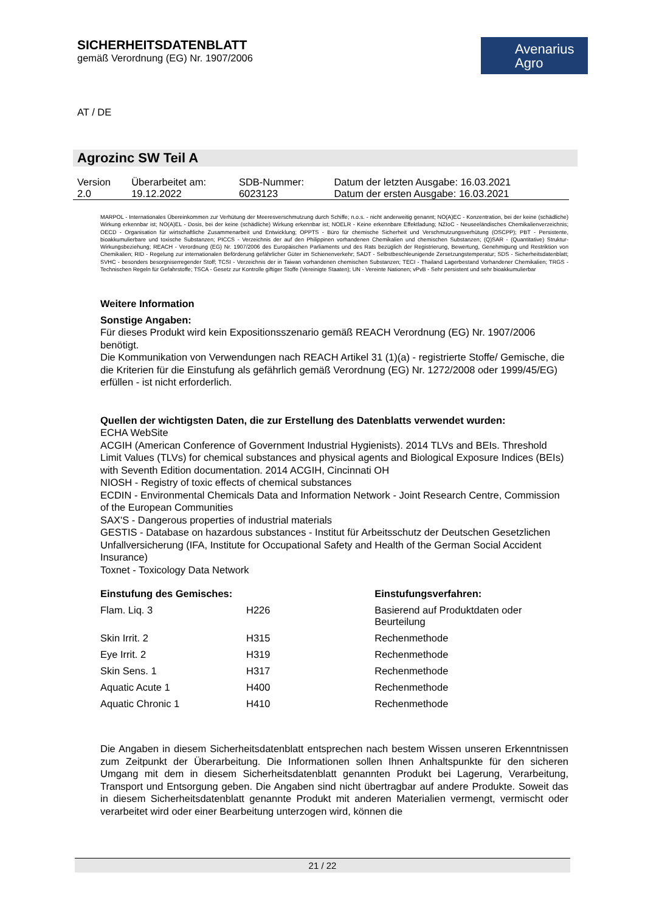Avenarius
Agro
SICHERHEITSDATENBLATT
gemäß Verordnung (EG) Nr. 1907/2006
AT / DE
Agrozinc SW Teil A
| Version 2.0 | Überarbeitet am: 19.12.2022 | SDB-Nummer: 6023123 | Datum der letzten Ausgabe: 16.03.2021 Datum der ersten Ausgabe: 16.03.2021 |
MARPOL - Internationales Übereinkommen zur Verhütung der Meeresverschmutzung durch Schiffe; n.o.s. - nicht anderweitig genannt; NO(A)EC - Konzentration, bei der keine (schädliche) Wirkung erkennbar ist; NO(A)EL - Dosis, bei der keine (schädliche) Wirkung erkennbar ist; NOELR - Keine erkennbare Effektladung; NZIoC - Neuseeländisches Chemikalienverzeichnis; OECD - Organisation für wirtschaftliche Zusammenarbeit und Entwicklung; OPPTS - Büro für chemische Sicherheit und Verschmutzungsverhütung (OSCPP); PBT - Persistente, bioakkumulierbare und toxische Substanzen; PICCS - Verzeichnis der auf den Philippinen vorhandenen Chemikalien und chemischen Substanzen; (Q)SAR - (Quantitative) Struktur-Wirkungsbeziehung; REACH - Verordnung (EG) Nr. 1907/2006 des Europäischen Parliaments und des Rats bezüglich der Registrierung, Bewertung, Genehmigung und Restriktion von Chemikalien; RID - Regelung zur internationalen Beförderung gefährlicher Güter im Schienenverkehr; SADT - Selbstbeschleunigende Zersetzungstemperatur; SDS - Sicherheitsdatenblatt; SVHC - besonders besorgniserregender Stoff; TCSI - Verzeichnis der in Taiwan vorhandenen chemischen Substanzen; TECI - Thailand Lagerbestand Vorhandener Chemikalien; TRGS - Technischen Regeln für Gefahrstoffe; TSCA - Gesetz zur Kontrolle giftiger Stoffe (Vereinigte Staaten); UN - Vereinte Nationen; vPvB - Sehr persistent und sehr bioakkumulierbar
Weitere Information
Sonstige Angaben:
Für dieses Produkt wird kein Expositionsszenario gemäß REACH Verordnung (EG) Nr. 1907/2006 benötigt.
Die Kommunikation von Verwendungen nach REACH Artikel 31 (1)(a) - registrierte Stoffe/ Gemische, die die Kriterien für die Einstufung als gefährlich gemäß Verordnung (EG) Nr. 1272/2008 oder 1999/45/EG) erfüllen - ist nicht erforderlich.
Quellen der wichtigsten Daten, die zur Erstellung des Datenblatts verwendet wurden:
ECHA WebSite
ACGIH (American Conference of Government Industrial Hygienists). 2014 TLVs and BEIs. Threshold Limit Values (TLVs) for chemical substances and physical agents and Biological Exposure Indices (BEIs) with Seventh Edition documentation. 2014 ACGIH, Cincinnati OH
NIOSH - Registry of toxic effects of chemical substances
ECDIN - Environmental Chemicals Data and Information Network - Joint Research Centre, Commission of the European Communities
SAX'S - Dangerous properties of industrial materials
GESTIS - Database on hazardous substances - Institut für Arbeitsschutz der Deutschen Gesetzlichen Unfallversicherung (IFA, Institute for Occupational Safety and Health of the German Social Accident Insurance)
Toxnet - Toxicology Data Network
| Einstufung des Gemisches: | | Einstufungsverfahren: |
| --- | --- | --- |
| Flam. Liq. 3 | H226 | Basierend auf Produktdaten oder Beurteilung |
| Skin Irrit. 2 | H315 | Rechenmethode |
| Eye Irrit. 2 | H319 | Rechenmethode |
| Skin Sens. 1 | H317 | Rechenmethode |
| Aquatic Acute 1 | H400 | Rechenmethode |
| Aquatic Chronic 1 | H410 | Rechenmethode |
Die Angaben in diesem Sicherheitsdatenblatt entsprechen nach bestem Wissen unseren Erkenntnissen zum Zeitpunkt der Überarbeitung. Die Informationen sollen Ihnen Anhaltspunkte für den sicheren Umgang mit dem in diesem Sicherheitsdatenblatt genannten Produkt bei Lagerung, Verarbeitung, Transport und Entsorgung geben. Die Angaben sind nicht übertragbar auf andere Produkte. Soweit das in diesem Sicherheitsdatenblatt genannte Produkt mit anderen Materialien vermengt, vermischt oder verarbeitet wird oder einer Bearbeitung unterzogen wird, können die
21 / 22